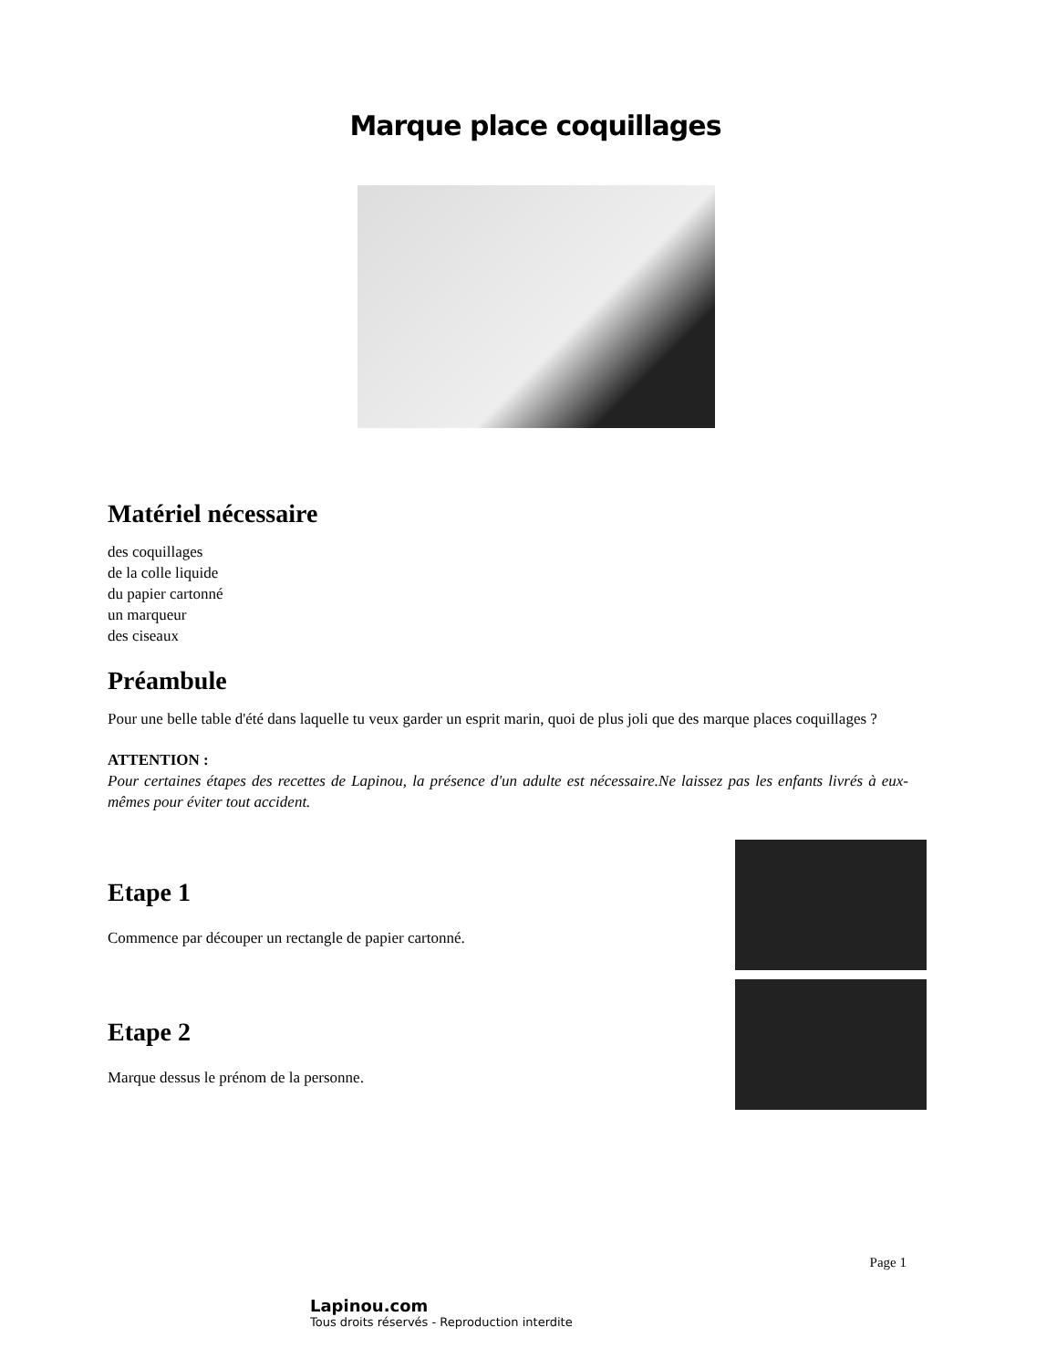Marque place coquillages
Matériel nécessaire
des coquillages
de la colle liquide
du papier cartonné
un marqueur
des ciseaux
Préambule
Pour une belle table d'été dans laquelle tu veux garder un esprit marin, quoi de plus joli que des marque places coquillages ?
ATTENTION :
Pour certaines étapes des recettes de Lapinou, la présence d'un adulte est nécessaire.Ne laissez pas les enfants livrés à eux-mêmes pour éviter tout accident.
Etape 1
Commence par découper un rectangle de papier cartonné.
Etape 2
Marque dessus le prénom de la personne.
Page 1
Lapinou.com
Tous droits réservés - Reproduction interdite